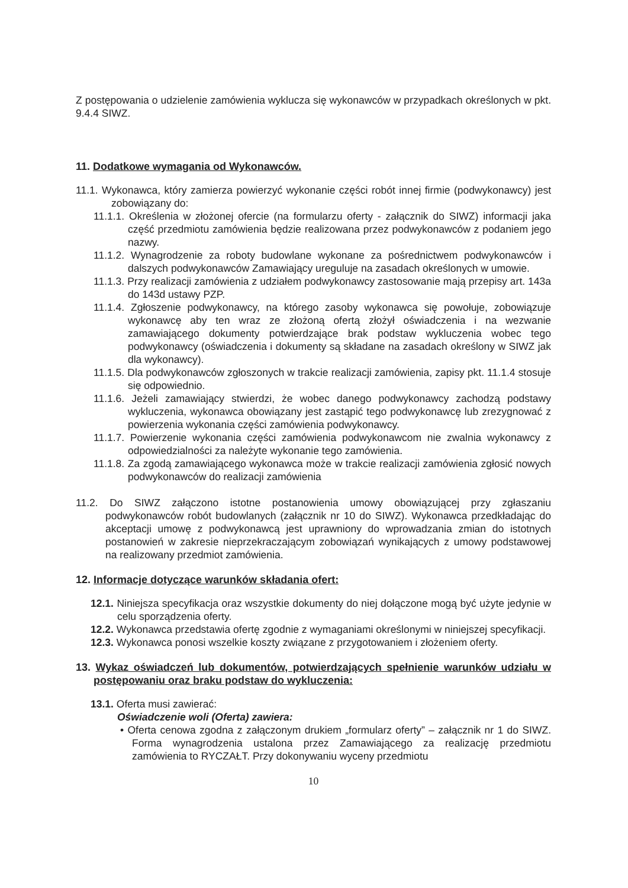Z postępowania o udzielenie zamówienia wyklucza się wykonawców w przypadkach określonych w pkt. 9.4.4 SIWZ.
11. Dodatkowe wymagania od Wykonawców.
11.1. Wykonawca, który zamierza powierzyć wykonanie części robót innej firmie (podwykonawcy) jest zobowiązany do:
11.1.1. Określenia w złożonej ofercie (na formularzu oferty - załącznik do SIWZ) informacji jaka część przedmiotu zamówienia będzie realizowana przez podwykonawców z podaniem jego nazwy.
11.1.2. Wynagrodzenie za roboty budowlane wykonane za pośrednictwem podwykonawców i dalszych podwykonawców Zamawiający ureguluje na zasadach określonych w umowie.
11.1.3. Przy realizacji zamówienia z udziałem podwykonawcy zastosowanie mają przepisy art. 143a do 143d ustawy PZP.
11.1.4. Zgłoszenie podwykonawcy, na którego zasoby wykonawca się powołuje, zobowiązuje wykonawcę aby ten wraz ze złożoną ofertą złożył oświadczenia i na wezwanie zamawiającego dokumenty potwierdzające brak podstaw wykluczenia wobec tego podwykonawcy (oświadczenia i dokumenty są składane na zasadach określony w SIWZ jak dla wykonawcy).
11.1.5. Dla podwykonawców zgłoszonych w trakcie realizacji zamówienia, zapisy pkt. 11.1.4 stosuje się odpowiednio.
11.1.6. Jeżeli zamawiający stwierdzi, że wobec danego podwykonawcy zachodzą podstawy wykluczenia, wykonawca obowiązany jest zastąpić tego podwykonawcę lub zrezygnować z powierzenia wykonania części zamówienia podwykonawcy.
11.1.7. Powierzenie wykonania części zamówienia podwykonawcom nie zwalnia wykonawcy z odpowiedzialności za należyte wykonanie tego zamówienia.
11.1.8. Za zgodą zamawiającego wykonawca może w trakcie realizacji zamówienia zgłosić nowych podwykonawców do realizacji zamówienia
11.2. Do SIWZ załączono istotne postanowienia umowy obowiązującej przy zgłaszaniu podwykonawców robót budowlanych (załącznik nr 10 do SIWZ). Wykonawca przedkładając do akceptacji umowę z podwykonawcą jest uprawniony do wprowadzania zmian do istotnych postanowień w zakresie nieprzekraczającym zobowiązań wynikających z umowy podstawowej na realizowany przedmiot zamówienia.
12. Informacje dotyczące warunków składania ofert:
12.1. Niniejsza specyfikacja oraz wszystkie dokumenty do niej dołączone mogą być użyte jedynie w celu sporządzenia oferty.
12.2. Wykonawca przedstawia ofertę zgodnie z wymaganiami określonymi w niniejszej specyfikacji.
12.3. Wykonawca ponosi wszelkie koszty związane z przygotowaniem i złożeniem oferty.
13. Wykaz oświadczeń lub dokumentów, potwierdzających spełnienie warunków udziału w postępowaniu oraz braku podstaw do wykluczenia:
13.1. Oferta musi zawierać:
Oświadczenie woli (Oferta) zawiera:
• Oferta cenowa zgodna z załączonym drukiem „formularz oferty” – załącznik nr 1 do SIWZ. Forma wynagrodzenia ustalona przez Zamawiającego za realizację przedmiotu zamówienia to RYCZAŁT. Przy dokonywaniu wyceny przedmiotu
10